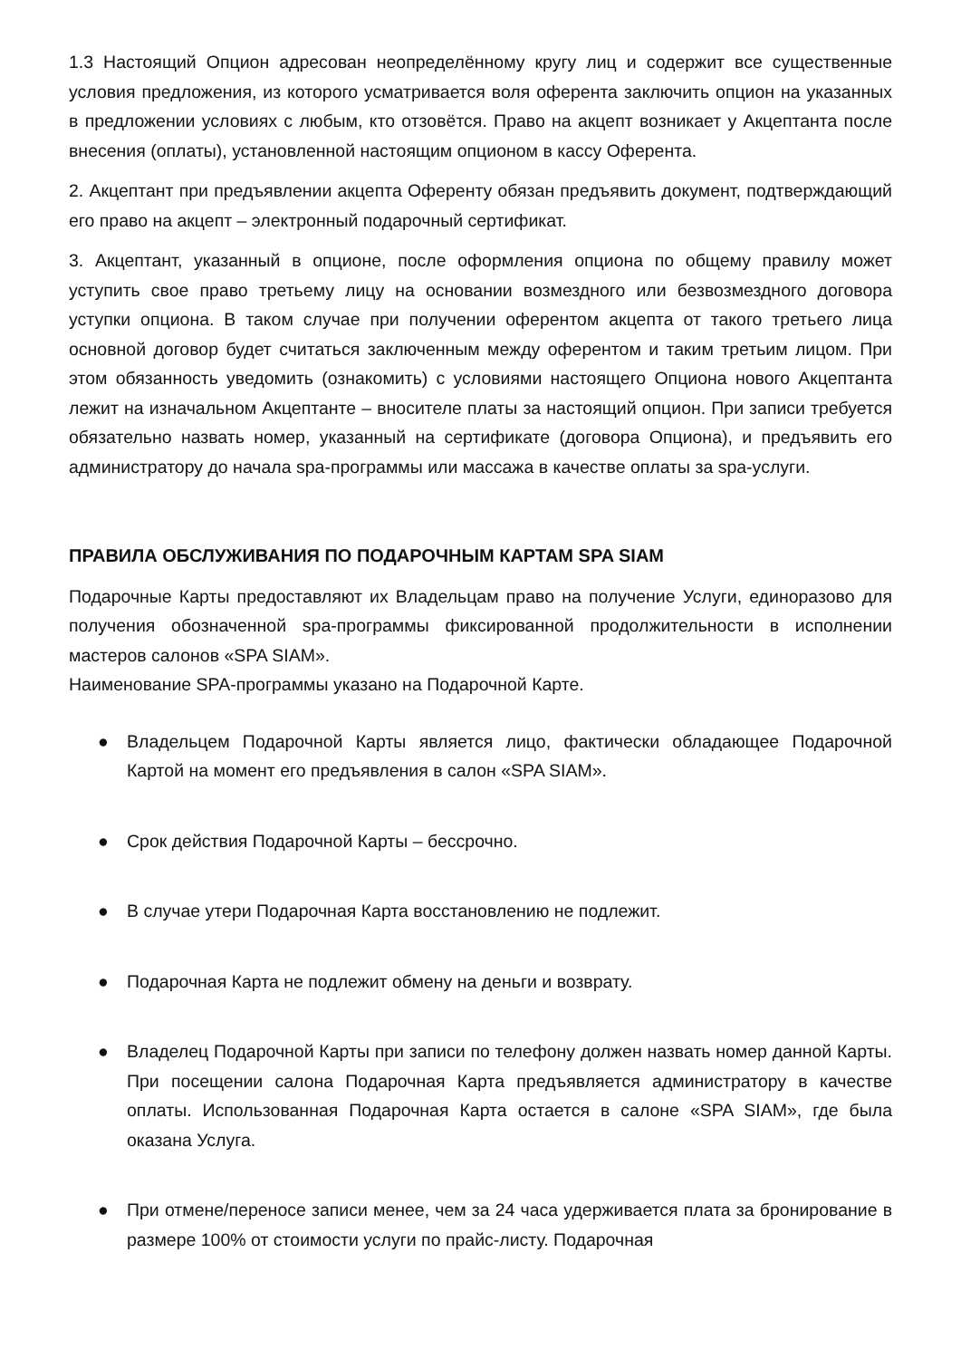1.3 Настоящий Опцион адресован неопределённому кругу лиц и содержит все существенные условия предложения, из которого усматривается воля оферента заключить опцион на указанных в предложении условиях с любым, кто отзовётся. Право на акцепт возникает у Акцептанта после внесения (оплаты), установленной настоящим опционом в кассу Оферента.
2. Акцептант при предъявлении акцепта Оференту обязан предъявить документ, подтверждающий его право на акцепт – электронный подарочный сертификат.
3. Акцептант, указанный в опционе, после оформления опциона по общему правилу может уступить свое право третьему лицу на основании возмездного или безвозмездного договора уступки опциона. В таком случае при получении оферентом акцепта от такого третьего лица основной договор будет считаться заключенным между оферентом и таким третьим лицом. При этом обязанность уведомить (ознакомить) с условиями настоящего Опциона нового Акцептанта лежит на изначальном Акцептанте – вносителе платы за настоящий опцион. При записи требуется обязательно назвать номер, указанный на сертификате (договора Опциона), и предъявить его администратору до начала spa-программы или массажа в качестве оплаты за spa-услуги.
ПРАВИЛА ОБСЛУЖИВАНИЯ ПО ПОДАРОЧНЫМ КАРТАМ SPA SIAM
Подарочные Карты предоставляют их Владельцам право на получение Услуги, единоразово для получения обозначенной spa-программы фиксированной продолжительности в исполнении мастеров салонов «SPA SIAM».
Наименование SPA-программы указано на Подарочной Карте.
● Владельцем Подарочной Карты является лицо, фактически обладающее Подарочной Картой на момент его предъявления в салон «SPA SIAM».
● Срок действия Подарочной Карты – бессрочно.
● В случае утери Подарочная Карта восстановлению не подлежит.
● Подарочная Карта не подлежит обмену на деньги и возврату.
● Владелец Подарочной Карты при записи по телефону должен назвать номер данной Карты. При посещении салона Подарочная Карта предъявляется администратору в качестве оплаты. Использованная Подарочная Карта остается в салоне «SPA SIAM», где была оказана Услуга.
● При отмене/переносе записи менее, чем за 24 часа удерживается плата за бронирование в размере 100% от стоимости услуги по прайс-листу. Подарочная